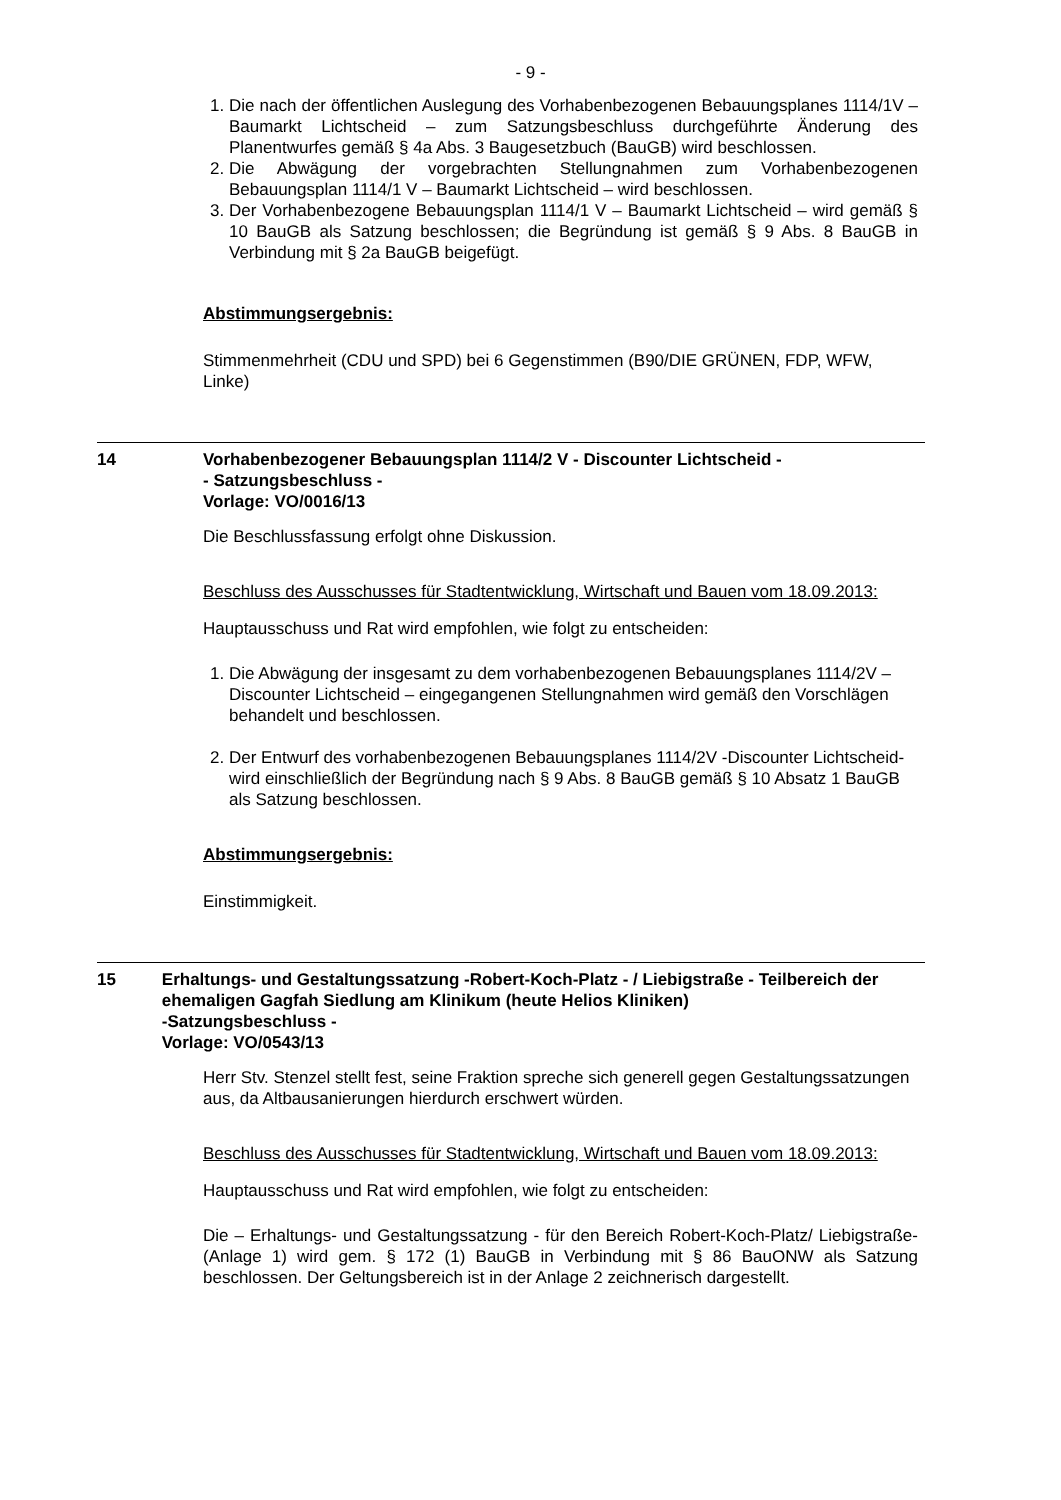- 9 -
1. Die nach der öffentlichen Auslegung des Vorhabenbezogenen Bebauungsplanes 1114/1V – Baumarkt Lichtscheid – zum Satzungsbeschluss durchgeführte Änderung des Planentwurfes gemäß § 4a Abs. 3 Baugesetzbuch (BauGB) wird beschlossen.
2. Die Abwägung der vorgebrachten Stellungnahmen zum Vorhabenbezogenen Bebauungsplan 1114/1 V – Baumarkt Lichtscheid – wird beschlossen.
3. Der Vorhabenbezogene Bebauungsplan 1114/1 V – Baumarkt Lichtscheid – wird gemäß § 10 BauGB als Satzung beschlossen; die Begründung ist gemäß § 9 Abs. 8 BauGB in Verbindung mit § 2a BauGB beigefügt.
Abstimmungsergebnis:
Stimmenmehrheit (CDU und SPD) bei 6 Gegenstimmen (B90/DIE GRÜNEN, FDP, WFW, Linke)
14 Vorhabenbezogener Bebauungsplan 1114/2 V - Discounter Lichtscheid -
- Satzungsbeschluss -
Vorlage: VO/0016/13
Die Beschlussfassung erfolgt ohne Diskussion.
Beschluss des Ausschusses für Stadtentwicklung, Wirtschaft und Bauen vom 18.09.2013:
Hauptausschuss und Rat wird empfohlen, wie folgt zu entscheiden:
1. Die Abwägung der insgesamt zu dem vorhabenbezogenen Bebauungsplanes 1114/2V –Discounter Lichtscheid – eingegangenen Stellungnahmen wird gemäß den Vorschlägen behandelt und beschlossen.
2. Der Entwurf des vorhabenbezogenen Bebauungsplanes 1114/2V -Discounter Lichtscheid- wird einschließlich der Begründung nach § 9 Abs. 8 BauGB gemäß § 10 Absatz 1 BauGB als Satzung beschlossen.
Abstimmungsergebnis:
Einstimmigkeit.
15 Erhaltungs- und Gestaltungssatzung -Robert-Koch-Platz - / Liebigstraße - Teilbereich der ehemaligen Gagfah Siedlung am Klinikum (heute Helios Kliniken)
-Satzungsbeschluss -
Vorlage: VO/0543/13
Herr Stv. Stenzel stellt fest, seine Fraktion spreche sich generell gegen Gestaltungssatzungen aus, da Altbausanierungen hierdurch erschwert würden.
Beschluss des Ausschusses für Stadtentwicklung, Wirtschaft und Bauen vom 18.09.2013:
Hauptausschuss und Rat wird empfohlen, wie folgt zu entscheiden:
Die – Erhaltungs- und Gestaltungssatzung - für den Bereich Robert-Koch-Platz/ Liebigstraße- (Anlage 1) wird gem. § 172 (1) BauGB in Verbindung mit § 86 BauONW als Satzung beschlossen. Der Geltungsbereich ist in der Anlage 2 zeichnerisch dargestellt.